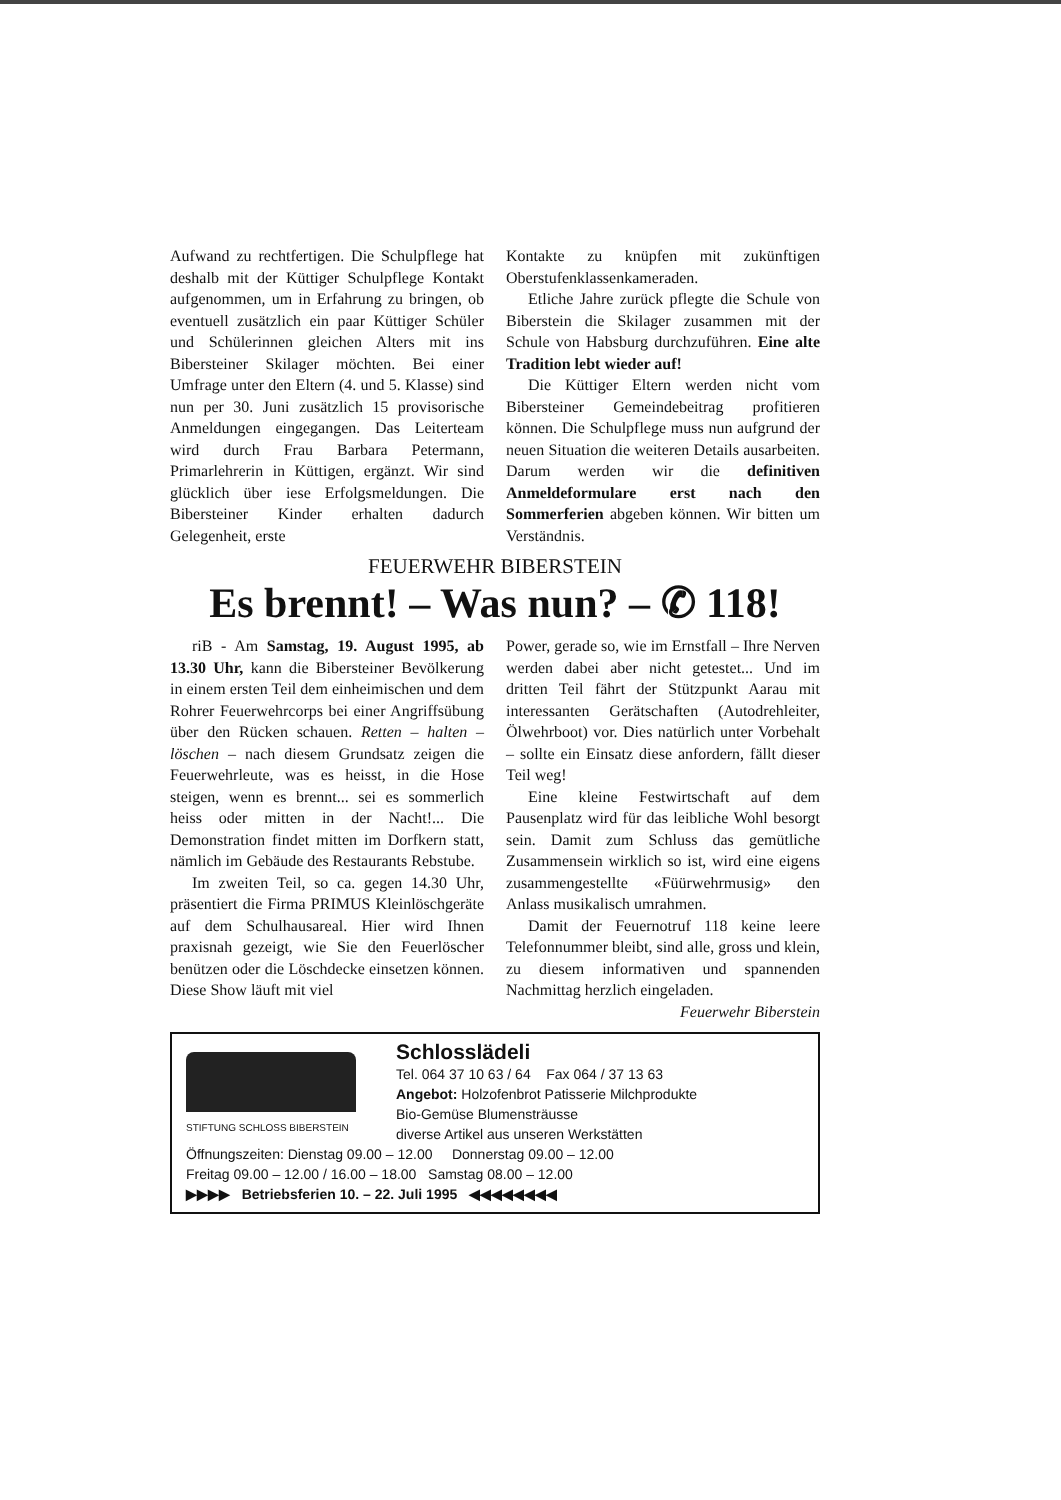Aufwand zu rechtfertigen. Die Schulpflege hat deshalb mit der Küttiger Schulpflege Kontakt aufgenommen, um in Erfahrung zu bringen, ob eventuell zusätzlich ein paar Küttiger Schüler und Schülerinnen gleichen Alters mit ins Bibersteiner Skilager möchten. Bei einer Umfrage unter den Eltern (4. und 5. Klasse) sind nun per 30. Juni zusätzlich 15 provisorische Anmeldungen eingegangen. Das Leiterteam wird durch Frau Barbara Petermann, Primarlehrerin in Küttigen, ergänzt. Wir sind glücklich über iese Erfolgsmeldungen. Die Bibersteiner Kinder erhalten dadurch Gelegenheit, erste
Kontakte zu knüpfen mit zukünftigen Oberstufenklassenkameraden.
Etliche Jahre zurück pflegte die Schule von Biberstein die Skilager zusammen mit der Schule von Habsburg durchzuführen. Eine alte Tradition lebt wieder auf!
Die Küttiger Eltern werden nicht vom Bibersteiner Gemeindebeitrag profitieren können. Die Schulpflege muss nun aufgrund der neuen Situation die weiteren Details ausarbeiten. Darum werden wir die definitiven Anmeldeformulare erst nach den Sommerferien abgeben können. Wir bitten um Verständnis.
FEUERWEHR BIBERSTEIN
Es brennt! – Was nun? – ✆ 118!
riB - Am Samstag, 19. August 1995, ab 13.30 Uhr, kann die Bibersteiner Bevölkerung in einem ersten Teil dem einheimischen und dem Rohrer Feuerwehrcorps bei einer Angriffsübung über den Rücken schauen. Retten – halten – löschen – nach diesem Grundsatz zeigen die Feuerwehrleute, was es heisst, in die Hose steigen, wenn es brennt... sei es sommerlich heiss oder mitten in der Nacht!... Die Demonstration findet mitten im Dorfkern statt, nämlich im Gebäude des Restaurants Rebstube.
Im zweiten Teil, so ca. gegen 14.30 Uhr, präsentiert die Firma PRIMUS Kleinlöschgeräte auf dem Schulhausareal. Hier wird Ihnen praxisnah gezeigt, wie Sie den Feuerlöscher benützen oder die Löschdecke einsetzen können. Diese Show läuft mit viel
Power, gerade so, wie im Ernstfall – Ihre Nerven werden dabei aber nicht getestet... Und im dritten Teil fährt der Stützpunkt Aarau mit interessanten Gerätschaften (Autodrehleiter, Ölwehrboot) vor. Dies natürlich unter Vorbehalt – sollte ein Einsatz diese anfordern, fällt dieser Teil weg!
Eine kleine Festwirtschaft auf dem Pausenplatz wird für das leibliche Wohl besorgt sein. Damit zum Schluss das gemütliche Zusammensein wirklich so ist, wird eine eigens zusammengestellte «Füürwehrmusig» den Anlass musikalisch umrahmen.
Damit der Feuernotruf 118 keine leere Telefonnummer bleibt, sind alle, gross und klein, zu diesem informativen und spannenden Nachmittag herzlich eingeladen.
Feuerwehr Biberstein
STIFTUNG SCHLOSS BIBERSTEIN
Schlosslädeli
Tel. 064 37 10 63 / 64 Fax 064 / 37 13 63
Angebot: Holzofenbrot Patisserie Milchprodukte
Bio-Gemüse Blumensträusse
diverse Artikel aus unseren Werkstätten
Öffnungszeiten: Dienstag 09.00 – 12.00 Donnerstag 09.00 – 12.00
Freitag 09.00 – 12.00 / 16.00 – 18.00 Samstag 08.00 – 12.00
▶▶▶▶ Betriebsferien 10. – 22. Juli 1995 ◀◀◀◀◀◀◀◀